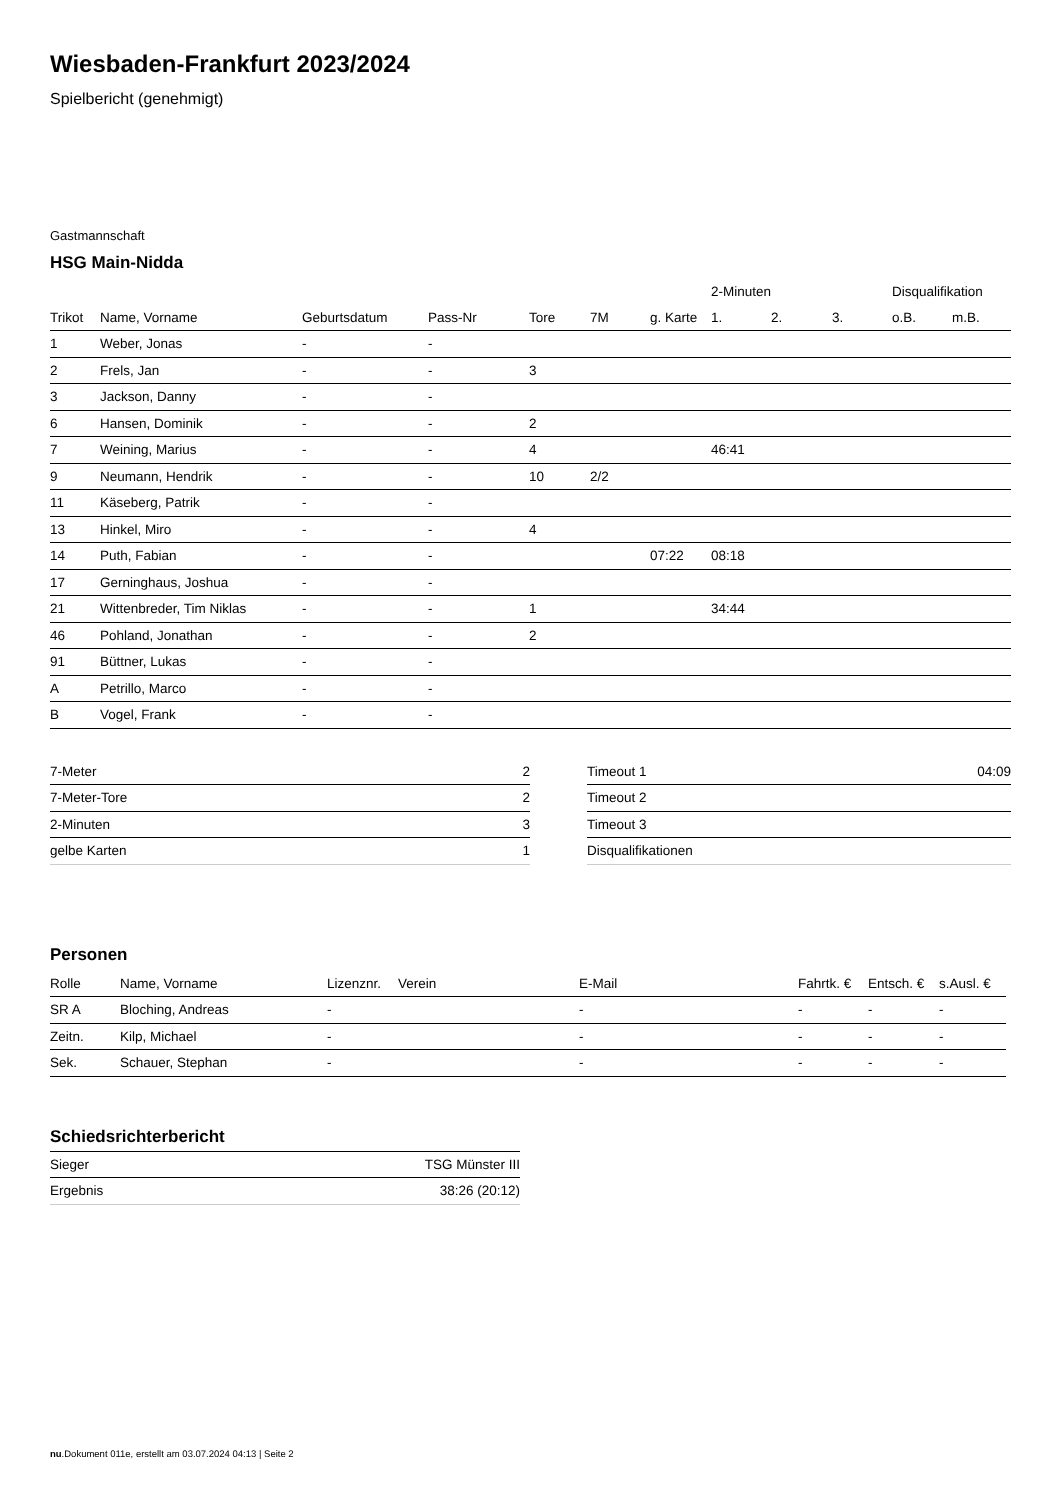Wiesbaden-Frankfurt 2023/2024
Spielbericht (genehmigt)
Gastmannschaft
HSG Main-Nidda
| | | | | | | | 2-Minuten | | | Disqualifikation | |
| --- | --- | --- | --- | --- | --- | --- | --- | --- | --- | --- | --- |
| Trikot | Name, Vorname | Geburtsdatum | Pass-Nr | Tore | 7M | g. Karte | 1. | 2. | 3. | o.B. | m.B. |
| 1 | Weber, Jonas | - | - | | | | | | | | |
| 2 | Frels, Jan | - | - | 3 | | | | | | | |
| 3 | Jackson, Danny | - | - | | | | | | | | |
| 6 | Hansen, Dominik | - | - | 2 | | | | | | | |
| 7 | Weining, Marius | - | - | 4 | | | 46:41 | | | | |
| 9 | Neumann, Hendrik | - | - | 10 | 2/2 | | | | | | |
| 11 | Käseberg, Patrik | - | - | | | | | | | | |
| 13 | Hinkel, Miro | - | - | 4 | | | | | | | |
| 14 | Puth, Fabian | - | - | | | 07:22 | 08:18 | | | | |
| 17 | Gerninghaus, Joshua | - | - | | | | | | | | |
| 21 | Wittenbreder, Tim Niklas | - | - | 1 | | | 34:44 | | | | |
| 46 | Pohland, Jonathan | - | - | 2 | | | | | | | |
| 91 | Büttner, Lukas | - | - | | | | | | | | |
| A | Petrillo, Marco | - | - | | | | | | | | |
| B | Vogel, Frank | - | - | | | | | | | | |
| 7-Meter | 2 |
| 7-Meter-Tore | 2 |
| 2-Minuten | 3 |
| gelbe Karten | 1 |
| Timeout 1 | 04:09 |
| Timeout 2 | |
| Timeout 3 | |
| Disqualifikationen | |
Personen
| Rolle | Name, Vorname | Lizenznr. | Verein | E-Mail | Fahrtk. € | Entsch. € | s.Ausl. € |
| --- | --- | --- | --- | --- | --- | --- | --- |
| SR A | Bloching, Andreas | - | | - | - | - | - |
| Zeitn. | Kilp, Michael | - | | - | - | - | - |
| Sek. | Schauer, Stephan | - | | - | - | - | - |
Schiedsrichterbericht
| Sieger | TSG Münster III |
| Ergebnis | 38:26 (20:12) |
nu.Dokument 011e, erstellt am 03.07.2024 04:13 | Seite 2